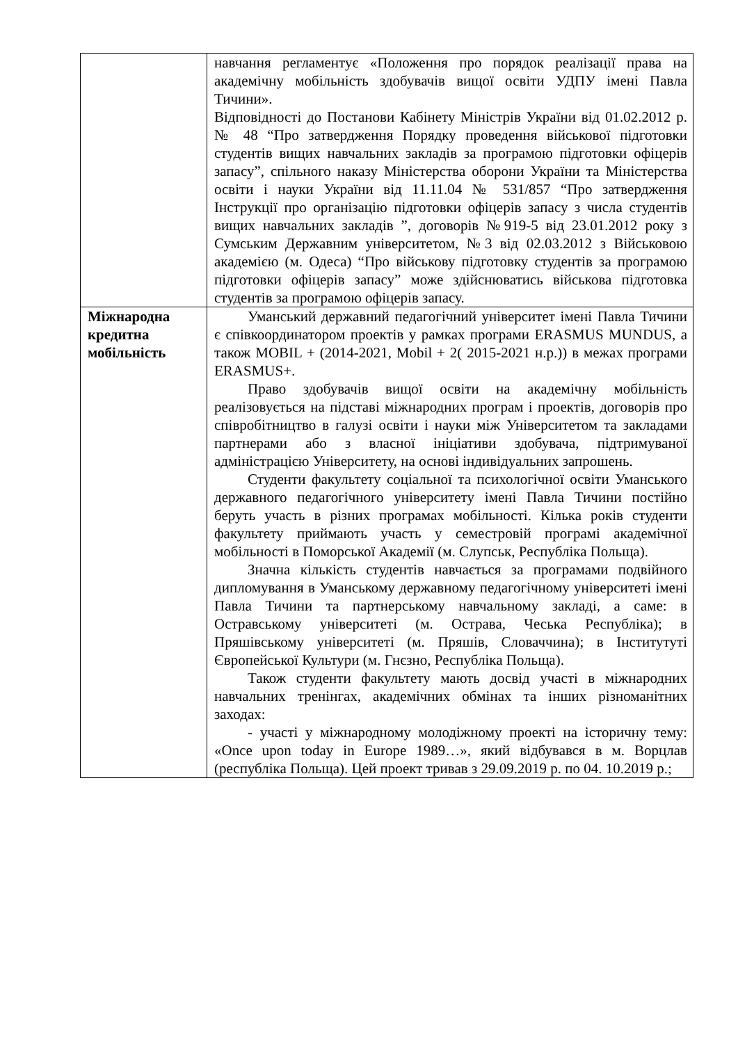| | навчання регламентує «Положення про порядок реалізації права на академічну мобільність здобувачів вищої освіти УДПУ імені Павла Тичини». Відповідності до Постанови Кабінету Міністрів України від 01.02.2012 р. № 48 “Про затвердження Порядку проведення військової підготовки студентів вищих навчальних закладів за програмою підготовки офіцерів запасу”, спільного наказу Міністерства оборони України та Міністерства освіти і науки України від 11.11.04 № 531/857 “Про затвердження Інструкції про організацію підготовки офіцерів запасу з числа студентів вищих навчальних закладів ”, договорів №919-5 від 23.01.2012 року з Сумським Державним університетом, №3 від 02.03.2012 з Військовою академією (м. Одеса) “Про військову підготовку студентів за програмою підготовки офіцерів запасу” може здійснюватись військова підготовка студентів за програмою офіцерів запасу. |
| Міжнародна кредитна мобільність | Уманський державний педагогічний університет імені Павла Тичини є співкоординатором проектів у рамках програми ERASMUS MUNDUS, а також MOBIL + (2014-2021, Mobil + 2( 2015-2021 н.р.)) в межах програми ERASMUS+. Право здобувачів вищої освіти на академічну мобільність реалізовується на підставі міжнародних програм і проектів, договорів про співробітництво в галузі освіти і науки між Університетом та закладами партнерами або з власної ініціативи здобувача, підтримуваної адміністрацією Університету, на основі індивідуальних запрошень. Студенти факультету соціальної та психологічної освіти Уманського державного педагогічного університету імені Павла Тичини постійно беруть участь в різних програмах мобільності. Кілька років студенти факультету приймають участь у семестровій програмі академічної мобільності в Поморської Академії (м. Слупськ, Республіка Польща). Значна кількість студентів навчається за програмами подвійного дипломування в Уманському державному педагогічному університеті імені Павла Тичини та партнерському навчальному закладі, а саме: в Остравському університеті (м. Острава, Чеська Республіка); в Пряшівському університеті (м. Пряшів, Словаччина); в Інститутуті Європейської Культури (м. Гнєзно, Республіка Польща). Також студенти факультету мають досвід участі в міжнародних навчальних тренінгах, академічних обмінах та інших різноманітних заходах: - участі у міжнародному молодіжному проекті на історичну тему: «Once upon today in Europe 1989…», який відбувався в м. Ворцлав (республіка Польща). Цей проект тривав з 29.09.2019 р. по 04. 10.2019 р.; |